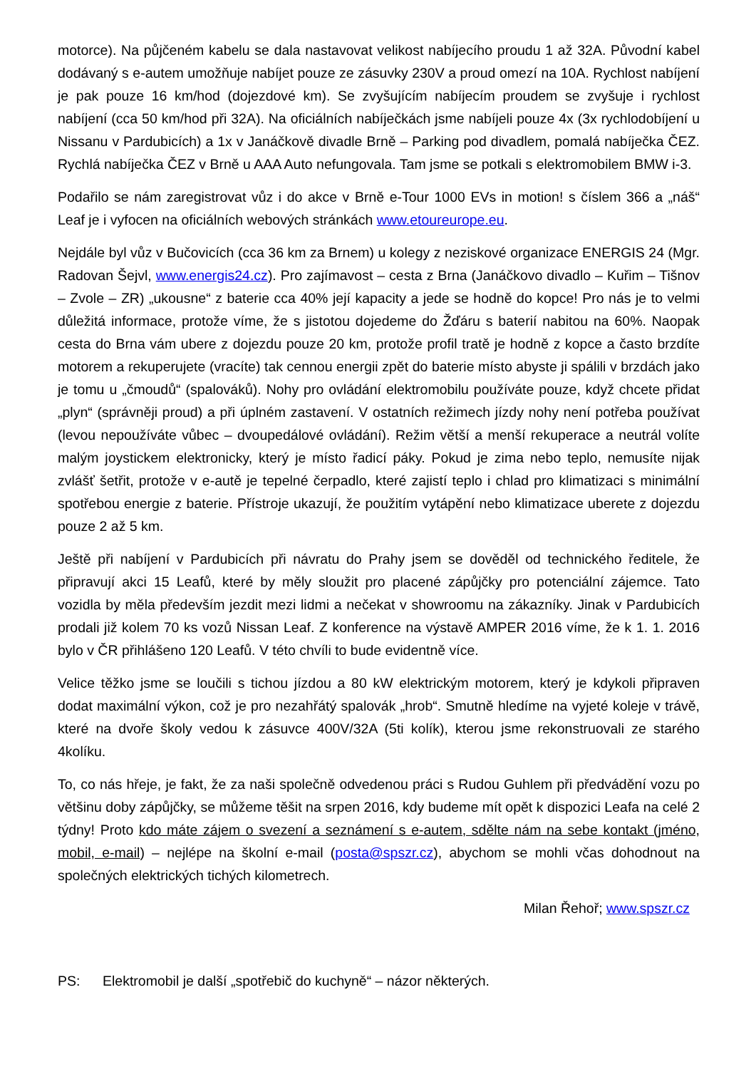motorce). Na půjčeném kabelu se dala nastavovat velikost nabíjecího proudu 1 až 32A. Původní kabel dodávaný s e-autem umožňuje nabíjet pouze ze zásuvky 230V a proud omezí na 10A. Rychlost nabíjení je pak pouze 16 km/hod (dojezdové km). Se zvyšujícím nabíjecím proudem se zvyšuje i rychlost nabíjení (cca 50 km/hod při 32A). Na oficiálních nabíječkách jsme nabíjeli pouze 4x (3x rychlodobíjení u Nissanu v Pardubicích) a 1x v Janáčkově divadle Brně – Parking pod divadlem, pomalá nabíječka ČEZ. Rychlá nabíječka ČEZ v Brně u AAA Auto nefungovala. Tam jsme se potkali s elektromobilem BMW i-3.
Podařilo se nám zaregistrovat vůz i do akce v Brně e-Tour 1000 EVs in motion! s číslem 366 a „náš“ Leaf je i vyfocen na oficiálních webových stránkách www.etoureurope.eu.
Nejdále byl vůz v Bučovicích (cca 36 km za Brnem) u kolegy z neziskové organizace ENERGIS 24 (Mgr. Radovan Šejvl, www.energis24.cz). Pro zajímavost – cesta z Brna (Janáčkovo divadlo – Kuřim – Tišnov – Zvole – ZR) „ukousne“ z baterie cca 40% její kapacity a jede se hodně do kopce! Pro nás je to velmi důležitá informace, protože víme, že s jistotou dojedeme do Žďáru s baterií nabitou na 60%. Naopak cesta do Brna vám ubere z dojezdu pouze 20 km, protože profil tratě je hodně z kopce a často brzdíte motorem a rekuperujete (vracíte) tak cennou energii zpět do baterie místo abyste ji spálili v brzdách jako je tomu u „čmoudů“ (spalováků). Nohy pro ovládání elektromobilu používáte pouze, když chcete přidat „plyn“ (správněji proud) a při úplném zastavení. V ostatních režimech jízdy nohy není potřeba používat (levou nepoužíváte vůbec – dvoupedálové ovládání). Režim větší a menší rekuperace a neutrál volíte malým joystickem elektronicky, který je místo řadicí páky. Pokud je zima nebo teplo, nemusíte nijak zvlášť šetřit, protože v e-autě je tepelné čerpadlo, které zajistí teplo i chlad pro klimatizaci s minimální spotřebou energie z baterie. Přístroje ukazují, že použitím vytápění nebo klimatizace uberete z dojezdu pouze 2 až 5 km.
Ještě při nabíjení v Pardubicích při návratu do Prahy jsem se dověděl od technického ředitele, že připravují akci 15 Leafů, které by měly sloužit pro placené zápůjčky pro potenciální zájemce. Tato vozidla by měla především jezdit mezi lidmi a nečekat v showroomu na zákazníky. Jinak v Pardubicích prodali již kolem 70 ks vozů Nissan Leaf. Z konference na výstavě AMPER 2016 víme, že k 1. 1. 2016 bylo v ČR přihlášeno 120 Leafů. V této chvíli to bude evidentně více.
Velice těžko jsme se loučili s tichou jízdou a 80 kW elektrickým motorem, který je kdykoli připraven dodat maximální výkon, což je pro nezahřátý spalovák „hrob“. Smutně hledíme na vyjeté koleje v trávě, které na dvoře školy vedou k zásuvce 400V/32A (5ti kolík), kterou jsme rekonstruovali ze starého 4kolíku.
To, co nás hřeje, je fakt, že za naši společně odvedenou práci s Rudou Guhlem při předvádění vozu po většinu doby zápůjčky, se můžeme těšit na srpen 2016, kdy budeme mít opět k dispozici Leafa na celé 2 týdny! Proto kdo máte zájem o svezení a seznámení s e-autem, sdělte nám na sebe kontakt (jméno, mobil, e-mail) – nejlépe na školní e-mail (posta@spszr.cz), abychom se mohli včas dohodnout na společných elektrických tichých kilometrech.
Milan Řehoř; www.spszr.cz
PS: Elektromobil je další „spotřebič do kuchyně“ – názor některých.